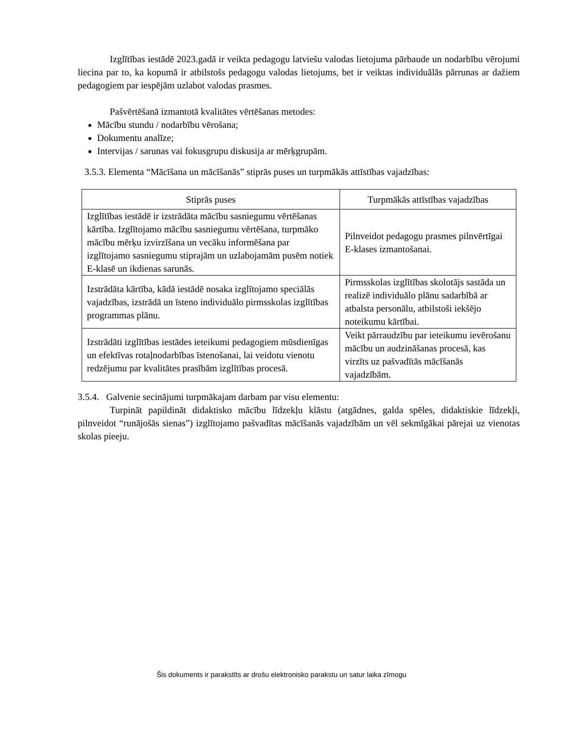Izglītības iestādē 2023.gadā ir veikta pedagogu latviešu valodas lietojuma pārbaude un nodarbību vērojumi liecina par to, ka kopumā ir atbilstošs pedagogu valodas lietojums, bet ir veiktas individuālās pārrunas ar dažiem pedagogiem par iespējām uzlabot valodas prasmes.
Pašvērtēšanā izmantotā kvalitātes vērtēšanas metodes:
Mācību stundu / nodarbību vērošana;
Dokumentu analīze;
Intervijas / sarunas vai fokusgrupu diskusija ar mērķgrupām.
3.5.3. Elementa “Mācīšana un mācīšanās” stiprās puses un turpmākās attīstības vajadzības:
| Stiprās puses | Turpmākās attīstības vajadzības |
| --- | --- |
| Izglītības iestādē ir izstrādāta mācību sasniegumu vērtēšanas kārtība. Izglītojamo mācību sasniegumu vērtēšana, turpmāko mācību mērķu izvirzīšana un vecāku informēšana par izglītojamo sasniegumu stiprajām un uzlabojamām pusēm notiek E-klasē un ikdienas sarunās. | Pilnveidot pedagogu prasmes pilnvērtīgai E-klases izmantošanai. |
| Izstrādāta kārtība, kādā iestādē nosaka izglītojamo speciālās vajadzības, izstrādā un īsteno individuālo pirmsskolas izglītības programmas plānu. | Pirmsskolas izglītības skolotājs sastāda un realizē individuālo plānu sadarbībā ar atbalsta personālu, atbilstoši iekšējo noteikumu kārtībai. |
| Izstrādāti izglītības iestādes ieteikumi pedagogiem mūsdienīgas un efektīvas rotaļnodarbības īstenošanai, lai veidotu vienotu redzējumu par kvalitātes prasībām izglītības procesā. | Veikt pārraudzību par ieteikumu ievērošanu mācību un audzināšanas procesā, kas virzīts uz pašvadītās mācīšanās vajadzībām. |
3.5.4. Galvenie secinājumi turpmākajam darbam par visu elementu:
Turpināt papildināt didaktisko mācību līdzekļu klāstu (atgādnes, galda spēles, didaktiskie līdzekļi, pilnveidot “runājošās sienas”) izglītojamo pašvadītas mācīšanās vajadzībām un vēl sekmīgākai pārejai uz vienotas skolas pieeju.
Šis dokuments ir parakstīts ar drošu elektronisko parakstu un satur laika zīmogu